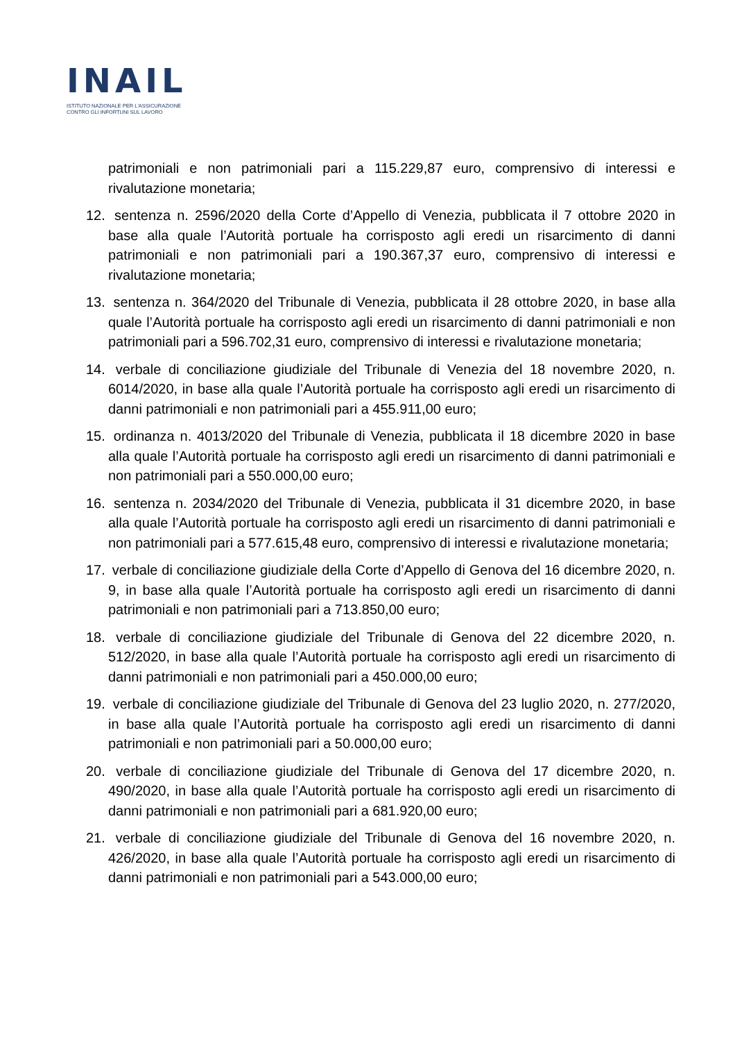INAIL
ISTITUTO NAZIONALE PER L'ASSICURAZIONE
CONTRO GLI INFORTUNI SUL LAVORO
patrimoniali e non patrimoniali pari a 115.229,87 euro, comprensivo di interessi e rivalutazione monetaria;
12. sentenza n. 2596/2020 della Corte d’Appello di Venezia, pubblicata il 7 ottobre 2020 in base alla quale l’Autorità portuale ha corrisposto agli eredi un risarcimento di danni patrimoniali e non patrimoniali pari a 190.367,37 euro, comprensivo di interessi e rivalutazione monetaria;
13. sentenza n. 364/2020 del Tribunale di Venezia, pubblicata il 28 ottobre 2020, in base alla quale l’Autorità portuale ha corrisposto agli eredi un risarcimento di danni patrimoniali e non patrimoniali pari a 596.702,31 euro, comprensivo di interessi e rivalutazione monetaria;
14. verbale di conciliazione giudiziale del Tribunale di Venezia del 18 novembre 2020, n. 6014/2020, in base alla quale l’Autorità portuale ha corrisposto agli eredi un risarcimento di danni patrimoniali e non patrimoniali pari a 455.911,00 euro;
15. ordinanza n. 4013/2020 del Tribunale di Venezia, pubblicata il 18 dicembre 2020 in base alla quale l’Autorità portuale ha corrisposto agli eredi un risarcimento di danni patrimoniali e non patrimoniali pari a 550.000,00 euro;
16. sentenza n. 2034/2020 del Tribunale di Venezia, pubblicata il 31 dicembre 2020, in base alla quale l’Autorità portuale ha corrisposto agli eredi un risarcimento di danni patrimoniali e non patrimoniali pari a 577.615,48 euro, comprensivo di interessi e rivalutazione monetaria;
17. verbale di conciliazione giudiziale della Corte d’Appello di Genova del 16 dicembre 2020, n. 9, in base alla quale l’Autorità portuale ha corrisposto agli eredi un risarcimento di danni patrimoniali e non patrimoniali pari a 713.850,00 euro;
18. verbale di conciliazione giudiziale del Tribunale di Genova del 22 dicembre 2020, n. 512/2020, in base alla quale l’Autorità portuale ha corrisposto agli eredi un risarcimento di danni patrimoniali e non patrimoniali pari a 450.000,00 euro;
19. verbale di conciliazione giudiziale del Tribunale di Genova del 23 luglio 2020, n. 277/2020, in base alla quale l’Autorità portuale ha corrisposto agli eredi un risarcimento di danni patrimoniali e non patrimoniali pari a 50.000,00 euro;
20. verbale di conciliazione giudiziale del Tribunale di Genova del 17 dicembre 2020, n. 490/2020, in base alla quale l’Autorità portuale ha corrisposto agli eredi un risarcimento di danni patrimoniali e non patrimoniali pari a 681.920,00 euro;
21. verbale di conciliazione giudiziale del Tribunale di Genova del 16 novembre 2020, n. 426/2020, in base alla quale l’Autorità portuale ha corrisposto agli eredi un risarcimento di danni patrimoniali e non patrimoniali pari a 543.000,00 euro;